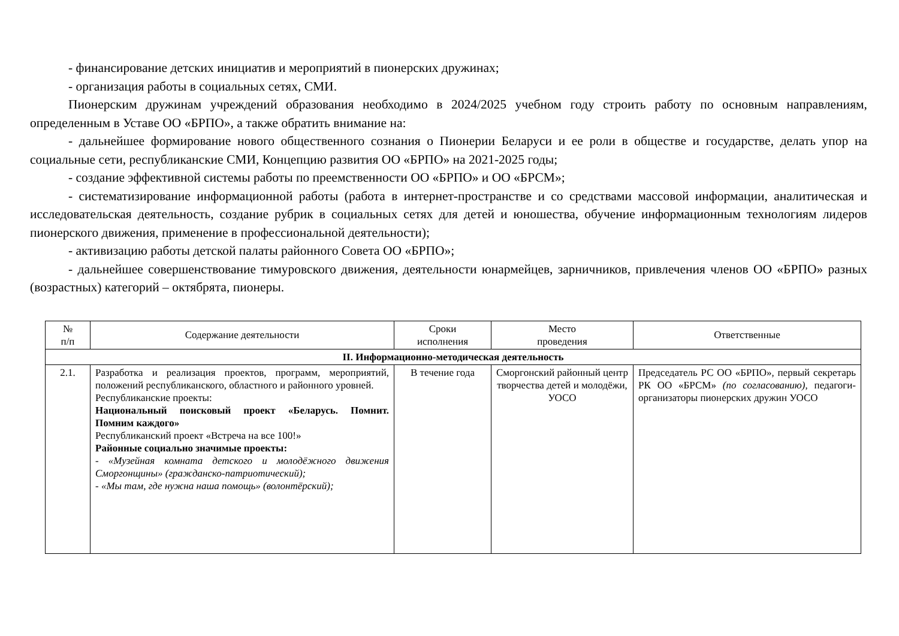- финансирование детских инициатив и мероприятий в пионерских дружинах;
- организация работы в социальных сетях, СМИ.
Пионерским дружинам учреждений образования необходимо в 2024/2025 учебном году строить работу по основным направлениям, определенным в Уставе ОО «БРПО», а также обратить внимание на:
- дальнейшее формирование нового общественного сознания о Пионерии Беларуси и ее роли в обществе и государстве, делать упор на социальные сети, республиканские СМИ, Концепцию развития ОО «БРПО» на 2021-2025 годы;
- создание эффективной системы работы по преемственности ОО «БРПО» и ОО «БРСМ»;
- систематизирование информационной работы (работа в интернет-пространстве и со средствами массовой информации, аналитическая и исследовательская деятельность, создание рубрик в социальных сетях для детей и юношества, обучение информационным технологиям лидеров пионерского движения, применение в профессиональной деятельности);
- активизацию работы детской палаты районного Совета ОО «БРПО»;
- дальнейшее совершенствование тимуровского движения, деятельности юнармейцев, зарничников, привлечения членов ОО «БРПО» разных (возрастных) категорий – октябрята, пионеры.
| № п/п | Содержание деятельности | Сроки исполнения | Место проведения | Ответственные |
| --- | --- | --- | --- | --- |
| II. Информационно-методическая деятельность | | | | |
| 2.1. | Разработка и реализация проектов, программ, мероприятий, положений республиканского, областного и районного уровней. Республиканские проекты: Национальный поисковый проект «Беларусь. Помнит. Помним каждого» Республиканский проект «Встреча на все 100!» Районные социально значимые проекты: - «Музейная комната детского и молодёжного движения Сморгонщины» (гражданско-патриотический); - «Мы там, где нужна наша помощь» (волонтёрский); | В течение года | Сморгонский районный центр творчества детей и молодёжи, УОСО | Председатель РС ОО «БРПО», первый секретарь РК ОО «БРСМ» (по согласованию) , педагоги-организаторы пионерских дружин УОСО |